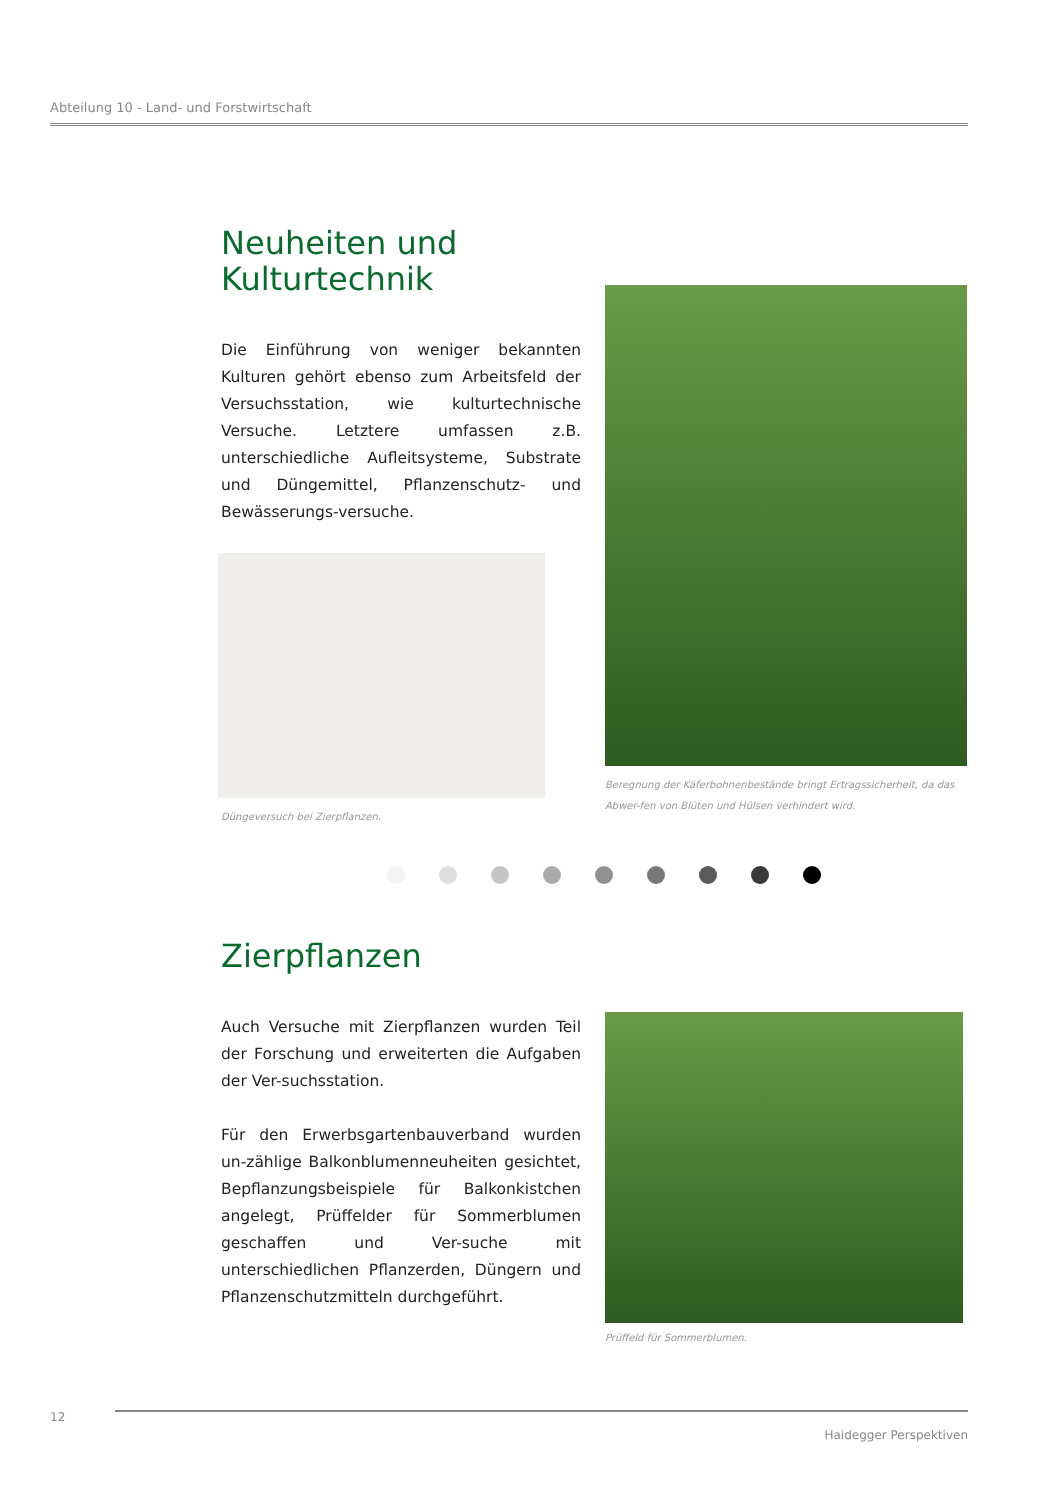Abteilung 10 - Land- und Forstwirtschaft
Neuheiten und
Kulturtechnik
Die Einführung von weniger bekannten Kulturen gehört ebenso zum Arbeitsfeld der Versuchsstation, wie kulturtechnische Versuche. Letztere umfassen z.B. unterschiedliche Aufleitsysteme, Substrate und Düngemittel, Pflanzenschutz- und Bewässerungs-versuche.
Düngeversuch bei Zierpflanzen.
Beregnung der Käferbohnenbestände bringt Ertragssicherheit, da das Abwer-fen von Blüten und Hülsen verhindert wird.
Zierpflanzen
Auch Versuche mit Zierpflanzen wurden Teil der Forschung und erweiterten die Aufgaben der Ver-suchsstation.
Für den Erwerbsgartenbauverband wurden un-zählige Balkonblumenneuheiten gesichtet, Bepflanzungsbeispiele für Balkonkistchen angelegt, Prüffelder für Sommerblumen geschaffen und Ver-suche mit unterschiedlichen Pflanzerden, Düngern und Pflanzenschutzmitteln durchgeführt.
Prüffeld für Sommerblumen.
12
Haidegger Perspektiven